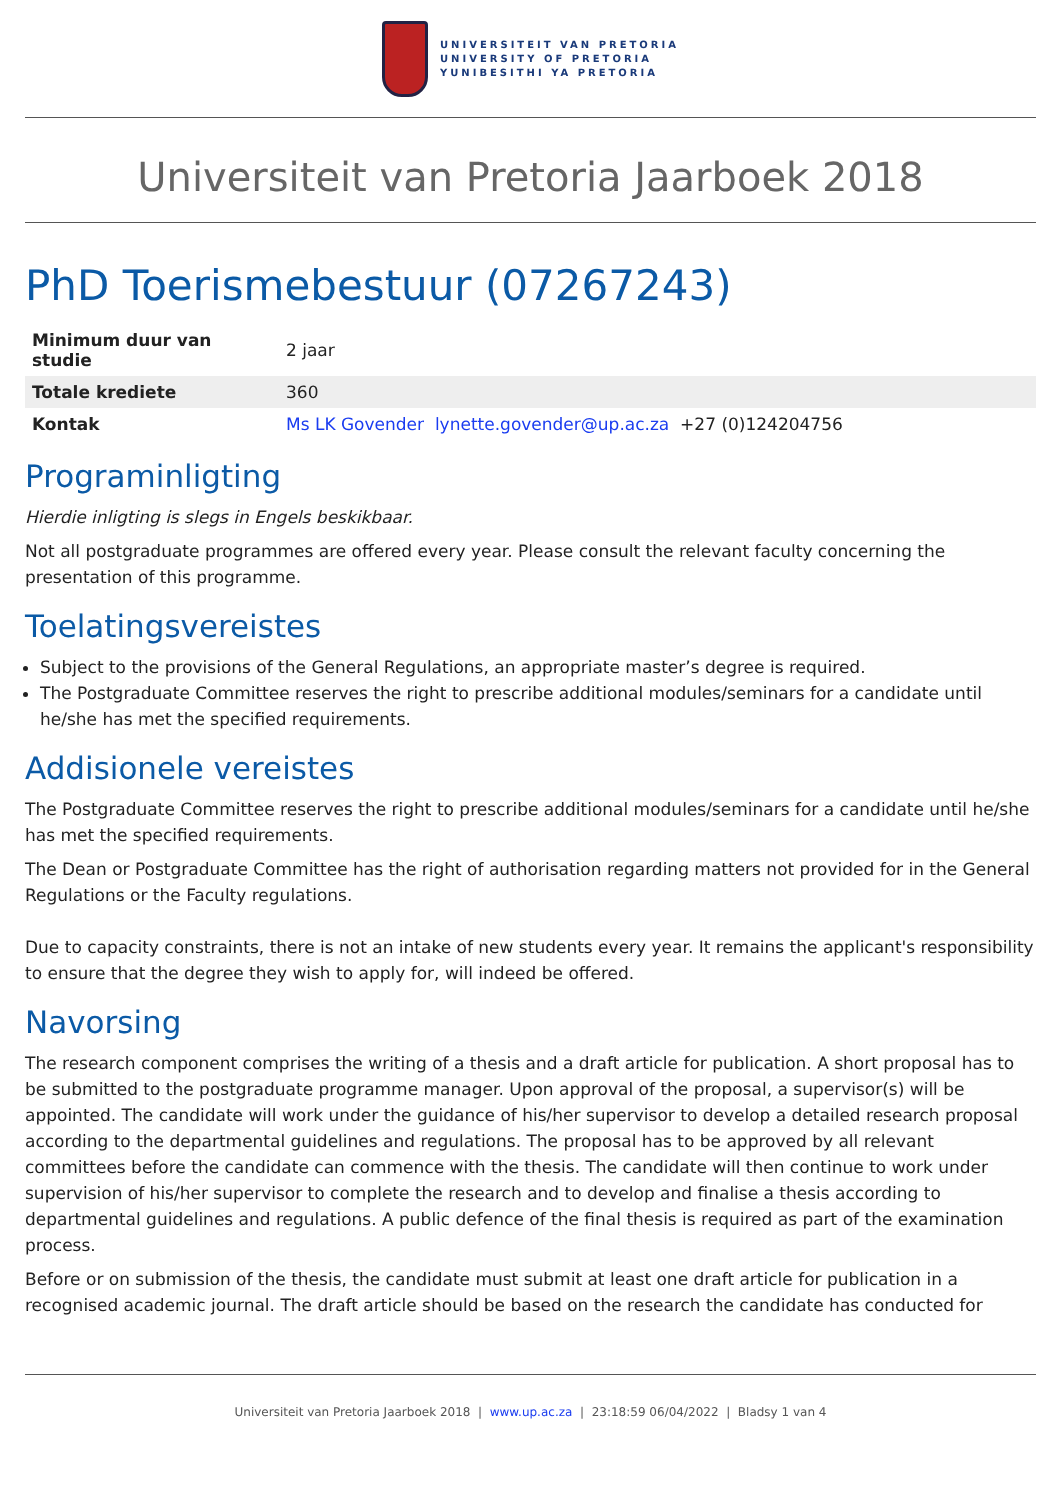UNIVERSITEIT VAN PRETORIA
UNIVERSITY OF PRETORIA
YUNIBESITHI YA PRETORIA
Universiteit van Pretoria Jaarboek 2018
PhD Toerismebestuur (07267243)
| Minimum duur van studie | 2 jaar |
| Totale krediete | 360 |
| Kontak | Ms LK Govender lynette.govender@up.ac.za +27 (0)124204756 |
Programinligting
Hierdie inligting is slegs in Engels beskikbaar.
Not all postgraduate programmes are offered every year. Please consult the relevant faculty concerning the presentation of this programme.
Toelatingsvereistes
Subject to the provisions of the General Regulations, an appropriate master’s degree is required.
The Postgraduate Committee reserves the right to prescribe additional modules/seminars for a candidate until he/she has met the specified requirements.
Addisionele vereistes
The Postgraduate Committee reserves the right to prescribe additional modules/seminars for a candidate until he/she has met the specified requirements.
The Dean or Postgraduate Committee has the right of authorisation regarding matters not provided for in the General Regulations or the Faculty regulations.
Due to capacity constraints, there is not an intake of new students every year. It remains the applicant's responsibility to ensure that the degree they wish to apply for, will indeed be offered.
Navorsing
The research component comprises the writing of a thesis and a draft article for publication. A short proposal has to be submitted to the postgraduate programme manager. Upon approval of the proposal, a supervisor(s) will be appointed. The candidate will work under the guidance of his/her supervisor to develop a detailed research proposal according to the departmental guidelines and regulations. The proposal has to be approved by all relevant committees before the candidate can commence with the thesis. The candidate will then continue to work under supervision of his/her supervisor to complete the research and to develop and finalise a thesis according to departmental guidelines and regulations. A public defence of the final thesis is required as part of the examination process.
Before or on submission of the thesis, the candidate must submit at least one draft article for publication in a recognised academic journal. The draft article should be based on the research the candidate has conducted for
Universiteit van Pretoria Jaarboek 2018 | www.up.ac.za | 23:18:59 06/04/2022 | Bladsy 1 van 4